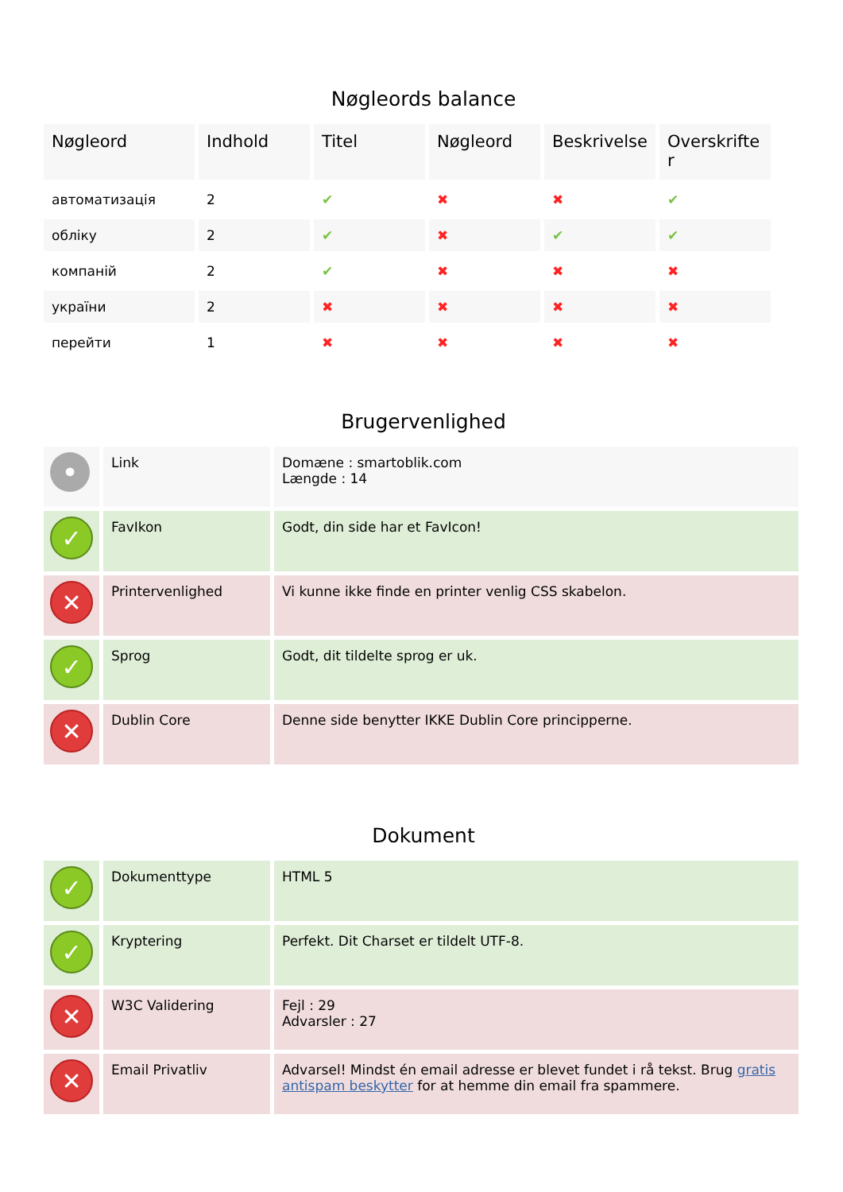Nøgleords balance
| Nøgleord | Indhold | Titel | Nøgleord | Beskrivelse | Overskrifte r |
| --- | --- | --- | --- | --- | --- |
| автоматизація | 2 | ✔ | ✖ | ✖ | ✔ |
| обліку | 2 | ✔ | ✖ | ✔ | ✔ |
| компаній | 2 | ✔ | ✖ | ✖ | ✖ |
| україни | 2 | ✖ | ✖ | ✖ | ✖ |
| перейти | 1 | ✖ | ✖ | ✖ | ✖ |
Brugervenlighed
| • | Link | Domæne : smartoblik.com Længde : 14 |
| ✓ | FavIkon | Godt, din side har et FavIcon! |
| ✕ | Printervenlighed | Vi kunne ikke finde en printer venlig CSS skabelon. |
| ✓ | Sprog | Godt, dit tildelte sprog er uk. |
| ✕ | Dublin Core | Denne side benytter IKKE Dublin Core principperne. |
Dokument
| ✓ | Dokumenttype | HTML 5 |
| ✓ | Kryptering | Perfekt. Dit Charset er tildelt UTF-8. |
| ✕ | W3C Validering | Fejl : 29 Advarsler : 27 |
| ✕ | Email Privatliv | Advarsel! Mindst én email adresse er blevet fundet i rå tekst. Brug gratis antispam beskytter for at hemme din email fra spammere. |